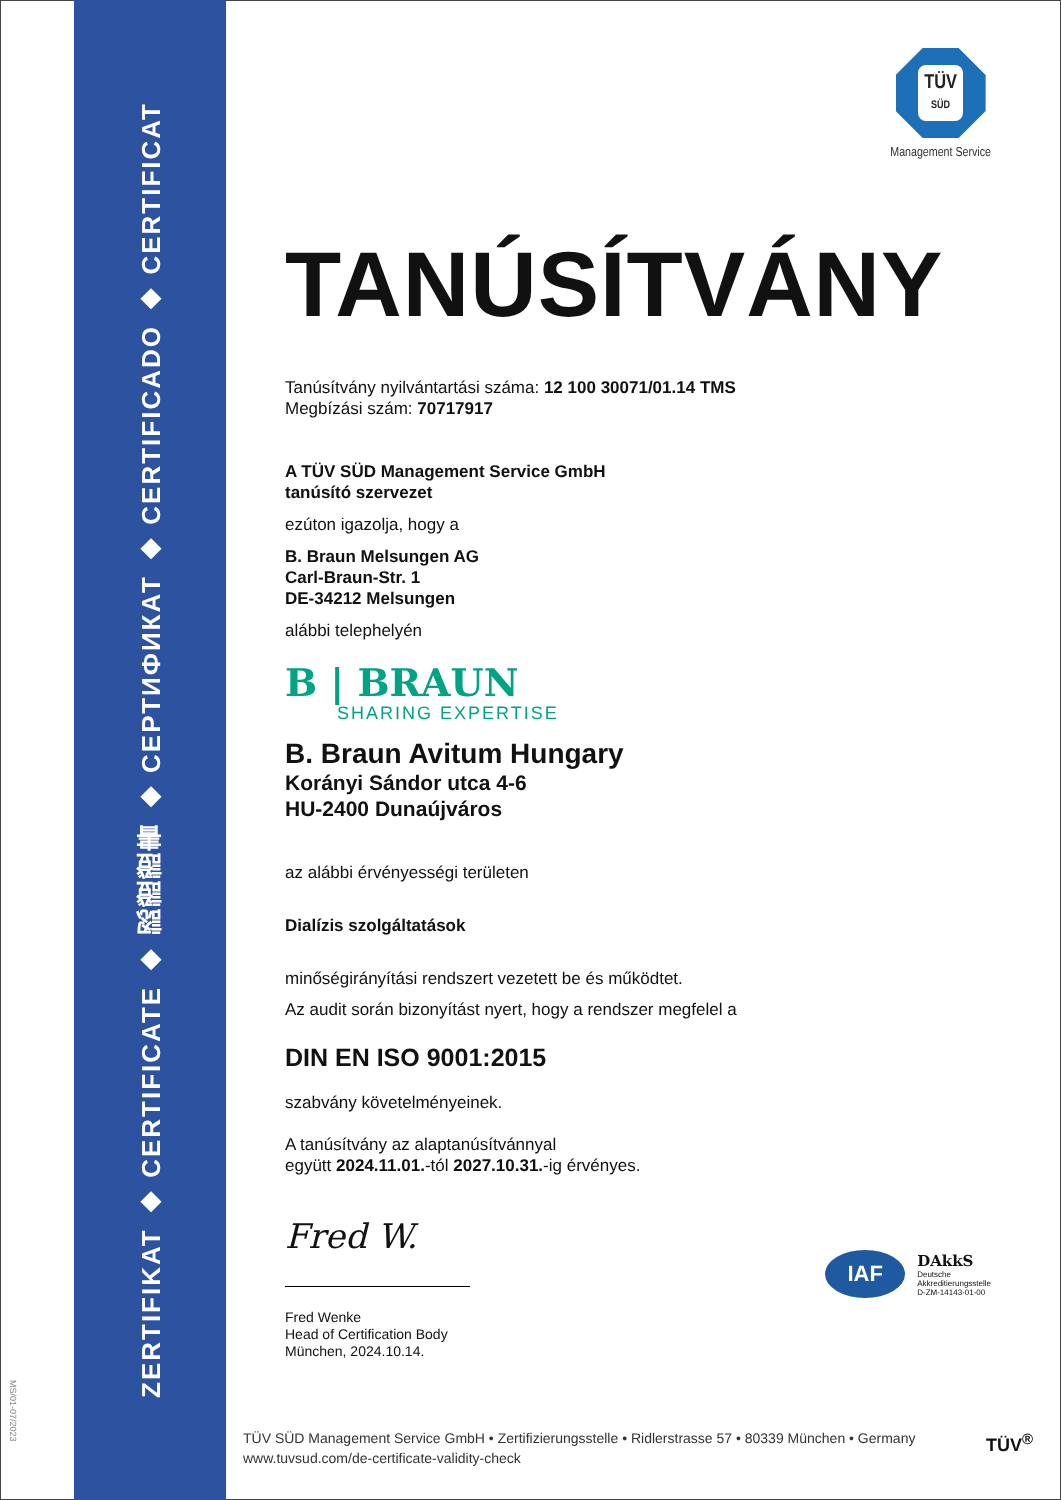ZERTIFIKAT ◆ CERTIFICATE ◆ 認證證書 ◆ СЕРТИФИКАТ ◆ CERTIFICADO ◆ CERTIFICAT
MS/01-07/2023
TÜV
SÜD
Management Service
TANÚSÍTVÁNY
Tanúsítvány nyilvántartási száma: 12 100 30071/01.14 TMS
Megbízási szám: 70717917
A TÜV SÜD Management Service GmbH
tanúsító szervezet
ezúton igazolja, hogy a
B. Braun Melsungen AG
Carl-Braun-Str. 1
DE-34212 Melsungen
alábbi telephelyén
B | BRAUN
SHARING EXPERTISE
B. Braun Avitum Hungary
Korányi Sándor utca 4-6
HU-2400 Dunaújváros
az alábbi érvényességi területen
Dialízis szolgáltatások
minőségirányítási rendszert vezetett be és működtet.
Az audit során bizonyítást nyert, hogy a rendszer megfelel a
DIN EN ISO 9001:2015
szabvány követelményeinek.
A tanúsítvány az alaptanúsítvánnyal
együtt 2024.11.01.-tól 2027.10.31.-ig érvényes.
Fred W.
Fred Wenke
Head of Certification Body
München, 2024.10.14.
IAF
DAkkS
Deutsche
Akkreditierungsstelle
D-ZM-14143-01-00
TÜV SÜD Management Service GmbH • Zertifizierungsstelle • Ridlerstrasse 57 • 80339 München • Germany
www.tuvsud.com/de-certificate-validity-check
TÜV<sup>®</sup>